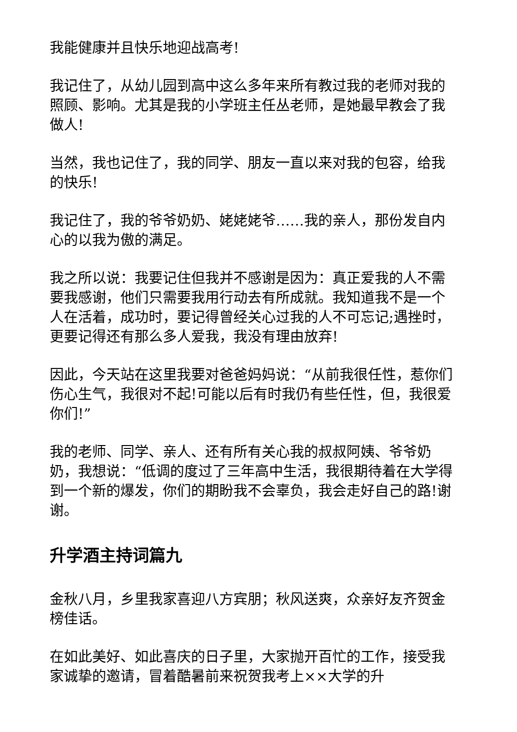我能健康并且快乐地迎战高考!
我记住了，从幼儿园到高中这么多年来所有教过我的老师对我的照顾、影响。尤其是我的小学班主任丛老师，是她最早教会了我做人!
当然，我也记住了，我的同学、朋友一直以来对我的包容，给我的快乐!
我记住了，我的爷爷奶奶、姥姥姥爷……我的亲人，那份发自内心的以我为傲的满足。
我之所以说：我要记住但我并不感谢是因为：真正爱我的人不需要我感谢，他们只需要我用行动去有所成就。我知道我不是一个人在活着，成功时，要记得曾经关心过我的人不可忘记;遇挫时，更要记得还有那么多人爱我，我没有理由放弃!
因此，今天站在这里我要对爸爸妈妈说：“从前我很任性，惹你们伤心生气，我很对不起!可能以后有时我仍有些任性，但，我很爱你们!”
我的老师、同学、亲人、还有所有关心我的叔叔阿姨、爷爷奶奶，我想说：“低调的度过了三年高中生活，我很期待着在大学得到一个新的爆发，你们的期盼我不会辜负，我会走好自己的路!谢谢。
升学酒主持词篇九
金秋八月，乡里我家喜迎八方宾朋；秋风送爽，众亲好友齐贺金榜佳话。
在如此美好、如此喜庆的日子里，大家抛开百忙的工作，接受我家诚挚的邀请，冒着酷暑前来祝贺我考上××大学的升